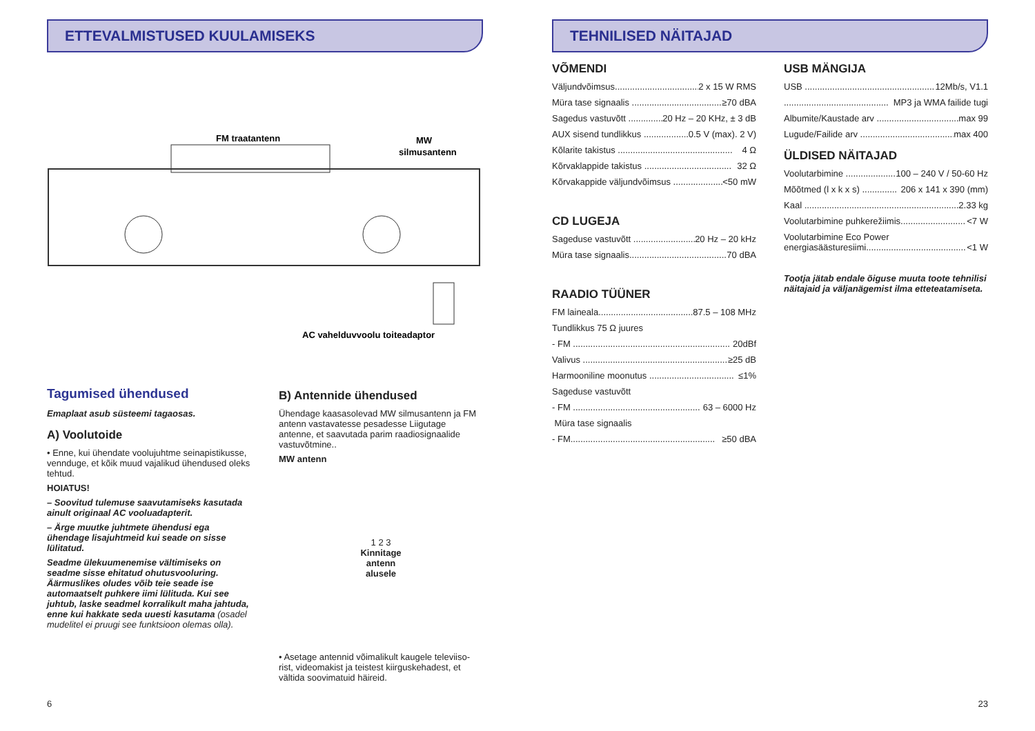ETTEVALMISTUSED KUULAMISEKS
FM traatantenn
MW
silmusantenn
AC vahelduvvoolu toiteadaptor
Tagumised ühendused
Emaplaat asub süsteemi tagaosas.
A) Voolutoide
• Enne, kui ühendate voolujuhtme seinapistikusse, vennduge, et kõik muud vajalikud ühendused oleks tehtud.
HOIATUS!
– Soovitud tulemuse saavutamiseks kasutada ainult originaal AC vooluadapterit.
– Ärge muutke juhtmete ühendusi ega ühendage lisajuhtmeid kui seade on sisse lülitatud.
Seadme ülekuumenemise vältimiseks on seadme sisse ehitatud ohutusvooluring. Äärmuslikes oludes võib teie seade ise automaatselt puhkere iimi lülituda. Kui see juhtub, laske seadmel korralikult maha jahtuda, enne kui hakkate seda uuesti kasutama (osadel mudelitel ei pruugi see funktsioon olemas olla).
B) Antennide ühendused
Ühendage kaasasolevad MW silmusantenn ja FM antenn vastavatesse pesadesse Liigutage antenne, et saavutada parim raadiosignaalide vastuvõtmine..
MW antenn
1 2 3
Kinnitage
antenn
alusele
• Asetage antennid võimalikult kaugele televiiso-rist, videomakist ja teistest kiirguskehadest, et vältida soovimatuid häireid.
6
TEHNILISED NÄITAJAD
VÕMENDI
Väljundvõimsus.................................. 2 x 15 W RMS
Müra tase signaalis .................................... ≥70 dBA
Sagedus vastuvõtt ................ 20 Hz – 20 KHz, ± 3 dB
AUX sisend tundlikkus ................... 0.5 V (max). 2 V)
Kõlarite takistus .............................................. 4 Ω
Kõrvaklappide takistus ................................... 32 Ω
Kõrvakappide väljundvõimsus .................... <50 mW
CD LUGEJA
Sageduse vastuvõtt .......................... 20 Hz – 20 kHz
Müra tase signaalis....................................... 70 dBA
RAADIO TÜÜNER
FM laineala...................................... 87.5 – 108 MHz
Tundlikkus 75 Ω juures
- FM ............................................................... 20dBf
Valivus .......................................................... ≥25 dB
Harmooniline moonutus .................................. ≤1%
Sageduse vastuvõtt
- FM ................................................... 63 – 6000 Hz
Müra tase signaalis
- FM.......................................................... ≥50 dBA
USB MÄNGIJA
USB .................................................... 12Mb/s, V1.1
.......................................... MP3 ja WMA failide tugi
Albumite/Kaustade arv ................................. max 99
Lugude/Failide arv ....................................... max 400
ÜLDISED NÄITAJAD
Voolutarbimine .................... 100 – 240 V / 50-60 Hz
Mõõtmed (l x k x s) .............. 206 x 141 x 390 (mm)
Kaal .............................................................. 2.33 kg
Voolutarbimine puhkerežiimis.......................... <7 W
Voolutarbimine Eco Power
energiasäästuresiimi........................................ <1 W
Tootja jätab endale õiguse muuta toote tehnilisi näitajaid ja väljanägemist ilma etteteatamiseta.
23